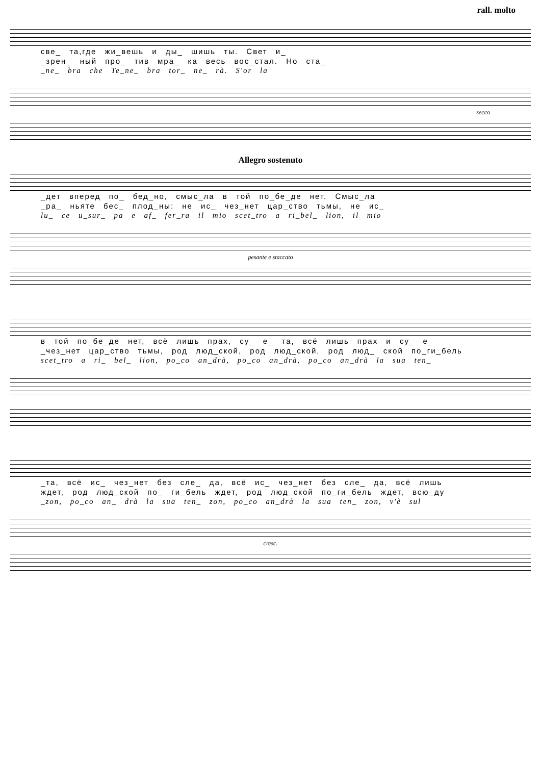rall. molto
све_ та,где жи_вешь и ды_ шишь ты. Свет и_
_зрен_ ный про_ тив мра_ ка весь вос_стал. Но ста_
_ne_ bra che Te_ne_ bra tor_ ne_ rà. S'or la
secco
Allegro sostenuto
_дет вперед по_ бед_но, смыс_ла в той по_бе_де нет. Смыс_ла
_ра_ ньяте бес_ плод_ны: не ис_ чез_нет цар_ство тьмы, не ис_
lu_ ce u_sur_ pa e af_ fer_ra il mio scet_tro a ri_bel_ lion, il mio
pesante e staccato
в той по_бе_де нет, всё лишь прах, су_ е_ та, всё лишь прах и су_ е_
_чез_нет цар_ство тьмы, род люд_ской, род люд_ской, род люд_ ской по_ги_бель
scet_tro a ri_ bel_ lion, po_co an_drà, po_co an_drà, po_co an_drà la sua ten_
_та, всё ис_ чез_нет без сле_ да, всё ис_ чез_нет без сле_ да, всё лишь
ждет, род люд_ской по_ ги_бель ждет, род люд_ской по_ги_бель ждет, всю_ду
_zon, po_co an_ drà la sua ten_ zon, po_co an_drà la sua ten_ zon, v'è sul
cresc.